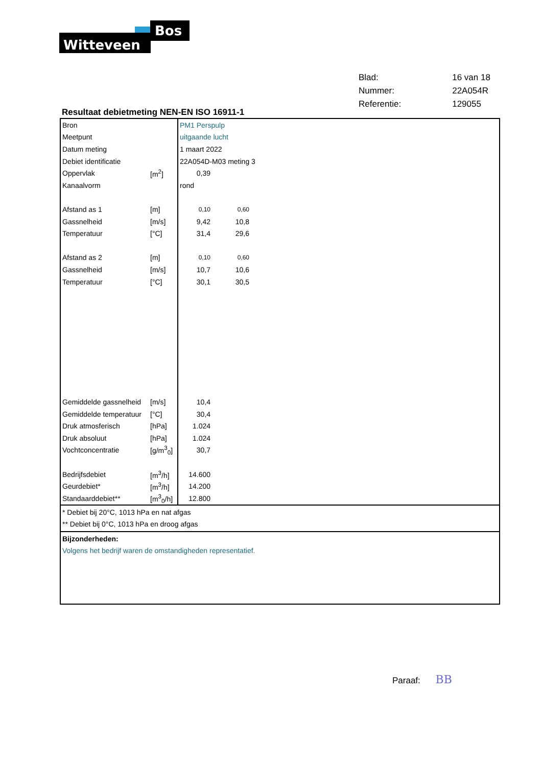Witteveen
Bos
| Blad: | 16 van 18 |
| Nummer: | 22A054R |
| Referentie: | 129055 |
Resultaat debietmeting NEN-EN ISO 16911-1
| Bron | | PM1 Perspulp | | |
| Meetpunt | | uitgaande lucht | | |
| Datum meting | | 1 maart 2022 | | |
| Debiet identificatie | | 22A054D-M03 meting 3 | | |
| Oppervlak | [m<sup>2</sup>] | 0,39 | | |
| Kanaalvorm | | rond | | |
| Afstand as 1 | [m] | 0,10 | 0,60 | |
| Gassnelheid | [m/s] | 9,42 | 10,8 | |
| Temperatuur | [°C] | 31,4 | 29,6 | |
| Afstand as 2 | [m] | 0,10 | 0,60 | |
| Gassnelheid | [m/s] | 10,7 | 10,6 | |
| Temperatuur | [°C] | 30,1 | 30,5 | |
| Gemiddelde gassnelheid | [m/s] | 10,4 | | |
| Gemiddelde temperatuur | [°C] | 30,4 | | |
| Druk atmosferisch | [hPa] | 1.024 | | |
| Druk absoluut | [hPa] | 1.024 | | |
| Vochtconcentratie | [g/m<sup>3</sup><sub>0</sub>] | 30,7 | | |
| Bedrijfsdebiet | [m<sup>3</sup>/h] | 14.600 | | |
| Geurdebiet* | [m<sup>3</sup>/h] | 14.200 | | |
| Standaarddebiet** | [m<sup>3</sup><sub>0</sub>/h] | 12.800 | | |
* Debiet bij 20°C, 1013 hPa en nat afgas
** Debiet bij 0°C, 1013 hPa en droog afgas
Bijzonderheden:
Volgens het bedrijf waren de omstandigheden representatief.
Paraaf: BB